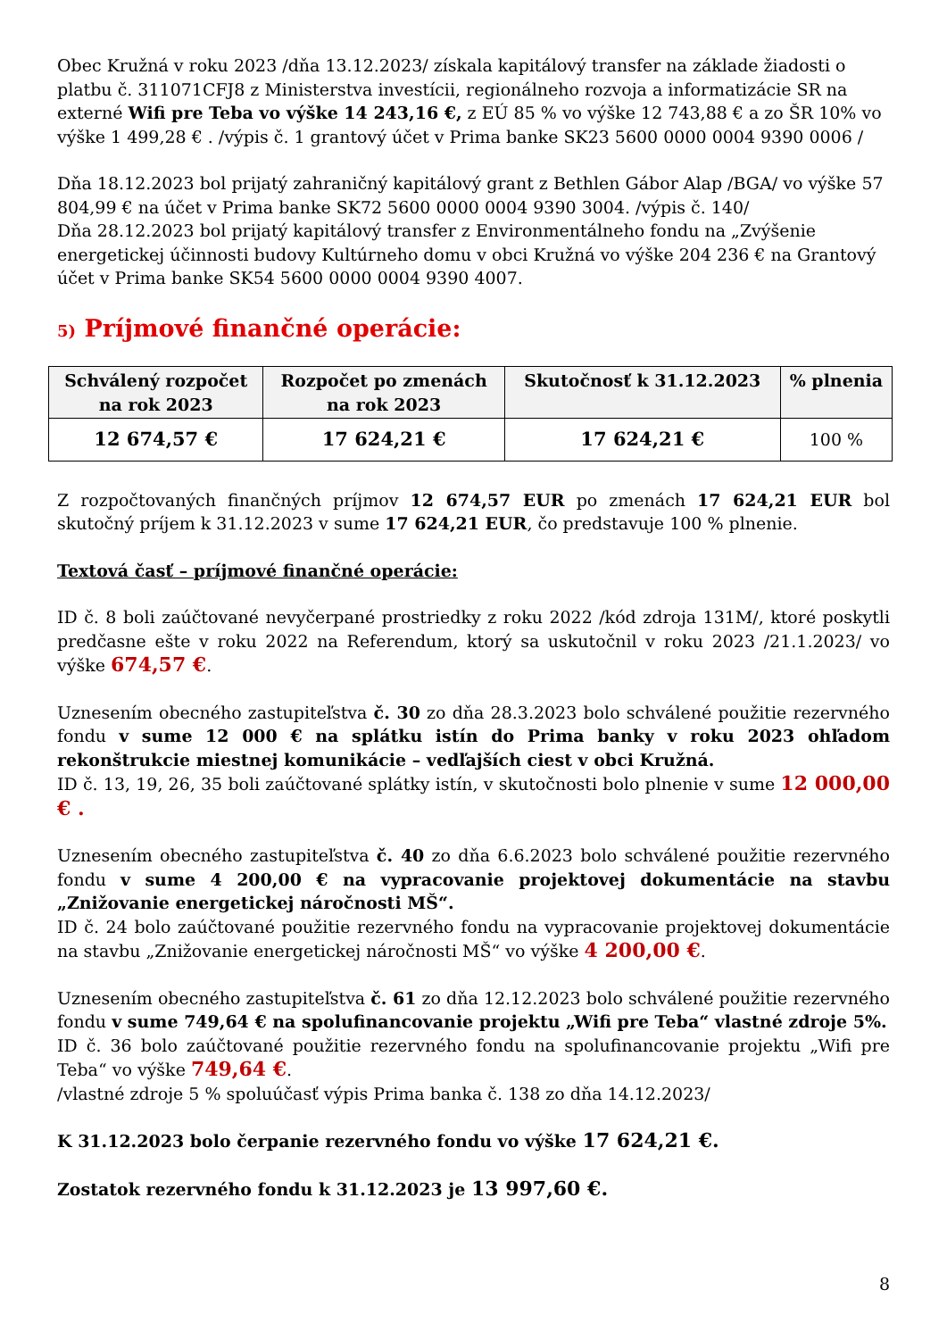Obec Kružná v roku 2023 /dňa 13.12.2023/ získala kapitálový transfer na základe žiadosti o platbu č. 311071CFJ8 z Ministerstva investícii, regionálneho rozvoja a informatizácie SR na externé Wifi pre Teba vo výške 14 243,16 €, z EÚ 85 % vo výške 12 743,88 € a zo ŠR 10% vo výške 1 499,28 € . /výpis č. 1 grantový účet v Prima banke SK23 5600 0000 0004 9390 0006 /
Dňa 18.12.2023 bol prijatý zahraničný kapitálový grant z Bethlen Gábor Alap /BGA/ vo výške 57 804,99 € na účet v Prima banke SK72 5600 0000 0004 9390 3004. /výpis č. 140/
Dňa 28.12.2023 bol prijatý kapitálový transfer z Environmentálneho fondu na „Zvýšenie energetickej účinnosti budovy Kultúrneho domu v obci Kružná vo výške 204 236 € na Grantový účet v Prima banke SK54 5600 0000 0004 9390 4007.
5) Príjmové finančné operácie:
| Schválený rozpočet na rok 2023 | Rozpočet po zmenách na rok 2023 | Skutočnosť k 31.12.2023 | % plnenia |
| --- | --- | --- | --- |
| 12 674,57 € | 17 624,21 € | 17 624,21 € | 100 % |
Z rozpočtovaných finančných príjmov 12 674,57 EUR po zmenách 17 624,21 EUR bol skutočný príjem k 31.12.2023 v sume 17 624,21 EUR, čo predstavuje 100 % plnenie.
Textová časť – príjmové finančné operácie:
ID č. 8 boli zaúčtované nevyčerpané prostriedky z roku 2022 /kód zdroja 131M/, ktoré poskytli predčasne ešte v roku 2022 na Referendum, ktorý sa uskutočnil v roku 2023 /21.1.2023/ vo výške 674,57 €.
Uznesením obecného zastupiteľstva č. 30 zo dňa 28.3.2023 bolo schválené použitie rezervného fondu v sume 12 000 € na splátku istín do Prima banky v roku 2023 ohľadom rekonštrukcie miestnej komunikácie – vedľajších ciest v obci Kružná.
ID č. 13, 19, 26, 35 boli zaúčtované splátky istín, v skutočnosti bolo plnenie v sume 12 000,00 € .
Uznesením obecného zastupiteľstva č. 40 zo dňa 6.6.2023 bolo schválené použitie rezervného fondu v sume 4 200,00 € na vypracovanie projektovej dokumentácie na stavbu „Znižovanie energetickej náročnosti MŠ“.
ID č. 24 bolo zaúčtované použitie rezervného fondu na vypracovanie projektovej dokumentácie na stavbu „Znižovanie energetickej náročnosti MŠ“ vo výške 4 200,00 €.
Uznesením obecného zastupiteľstva č. 61 zo dňa 12.12.2023 bolo schválené použitie rezervného fondu v sume 749,64 € na spolufinancovanie projektu „Wifi pre Teba“ vlastné zdroje 5%.
ID č. 36 bolo zaúčtované použitie rezervného fondu na spolufinancovanie projektu „Wifi pre Teba“ vo výške 749,64 €.
/vlastné zdroje 5 % spoluúčasť výpis Prima banka č. 138 zo dňa 14.12.2023/
K 31.12.2023 bolo čerpanie rezervného fondu vo výške 17 624,21 €.
Zostatok rezervného fondu k 31.12.2023 je 13 997,60 €.
8